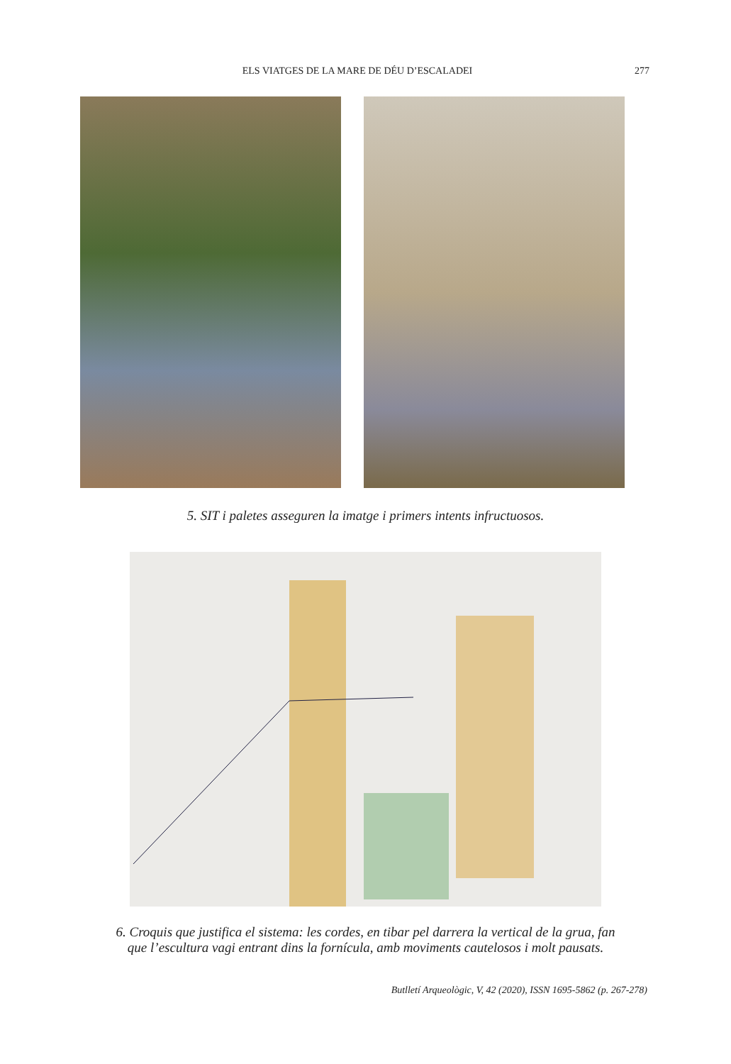ELS VIATGES DE LA MARE DE DÉU D’ESCALADEI 277
5. SIT i paletes asseguren la imatge i primers intents infructuosos.
6. Croquis que justifica el sistema: les cordes, en tibar pel darrera la vertical de la grua, fan
que l’escultura vagi entrant dins la fornícula, amb moviments cautelosos i molt pausats.
Butlletí Arqueològic, V, 42 (2020), ISSN 1695-5862 (p. 267-278)